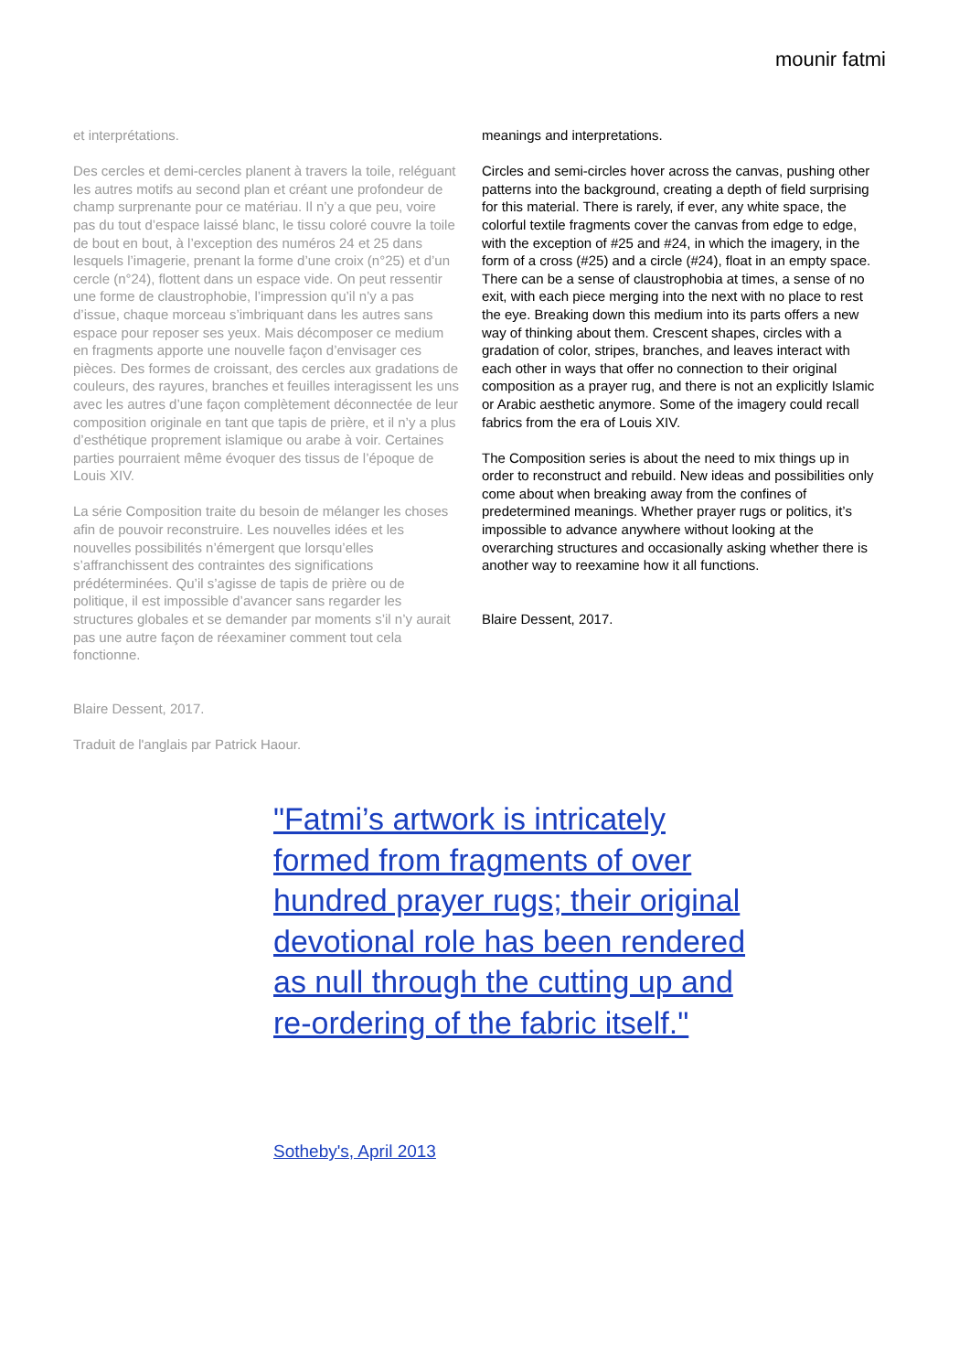mounir fatmi
et interprétations.
Des cercles et demi-cercles planent à travers la toile, reléguant les autres motifs au second plan et créant une profondeur de champ surprenante pour ce matériau. Il n’y a que peu, voire pas du tout d’espace laissé blanc, le tissu coloré couvre la toile de bout en bout, à l’exception des numéros 24 et 25 dans lesquels l’imagerie, prenant la forme d’une croix (n°25) et d’un cercle (n°24), flottent dans un espace vide. On peut ressentir une forme de claustrophobie, l’impression qu’il n’y a pas d’issue, chaque morceau s’imbriquant dans les autres sans espace pour reposer ses yeux. Mais décomposer ce medium en fragments apporte une nouvelle façon d’envisager ces pièces. Des formes de croissant, des cercles aux gradations de couleurs, des rayures, branches et feuilles interagissent les uns avec les autres d’une façon complètement déconnectée de leur composition originale en tant que tapis de prière, et il n’y a plus d’esthétique proprement islamique ou arabe à voir. Certaines parties pourraient même évoquer des tissus de l’époque de Louis XIV.
La série Composition traite du besoin de mélanger les choses afin de pouvoir reconstruire. Les nouvelles idées et les nouvelles possibilités n’émergent que lorsqu’elles s’affranchissent des contraintes des significations prédéterminées. Qu’il s’agisse de tapis de prière ou de politique, il est impossible d’avancer sans regarder les structures globales et se demander par moments s’il n’y aurait pas une autre façon de réexaminer comment tout cela fonctionne.
Blaire Dessent, 2017.
Traduit de l'anglais par Patrick Haour.
meanings and interpretations.
Circles and semi-circles hover across the canvas, pushing other patterns into the background, creating a depth of field surprising for this material. There is rarely, if ever, any white space, the colorful textile fragments cover the canvas from edge to edge, with the exception of #25 and #24, in which the imagery, in the form of a cross (#25) and a circle (#24), float in an empty space. There can be a sense of claustrophobia at times, a sense of no exit, with each piece merging into the next with no place to rest the eye. Breaking down this medium into its parts offers a new way of thinking about them. Crescent shapes, circles with a gradation of color, stripes, branches, and leaves interact with each other in ways that offer no connection to their original composition as a prayer rug, and there is not an explicitly Islamic or Arabic aesthetic anymore. Some of the imagery could recall fabrics from the era of Louis XIV.
The Composition series is about the need to mix things up in order to reconstruct and rebuild. New ideas and possibilities only come about when breaking away from the confines of predetermined meanings. Whether prayer rugs or politics, it’s impossible to advance anywhere without looking at the overarching structures and occasionally asking whether there is another way to reexamine how it all functions.
Blaire Dessent, 2017.
"Fatmi’s artwork is intricately formed from fragments of over hundred prayer rugs; their original devotional role has been rendered as null through the cutting up and re-ordering of the fabric itself."
Sotheby's, April 2013